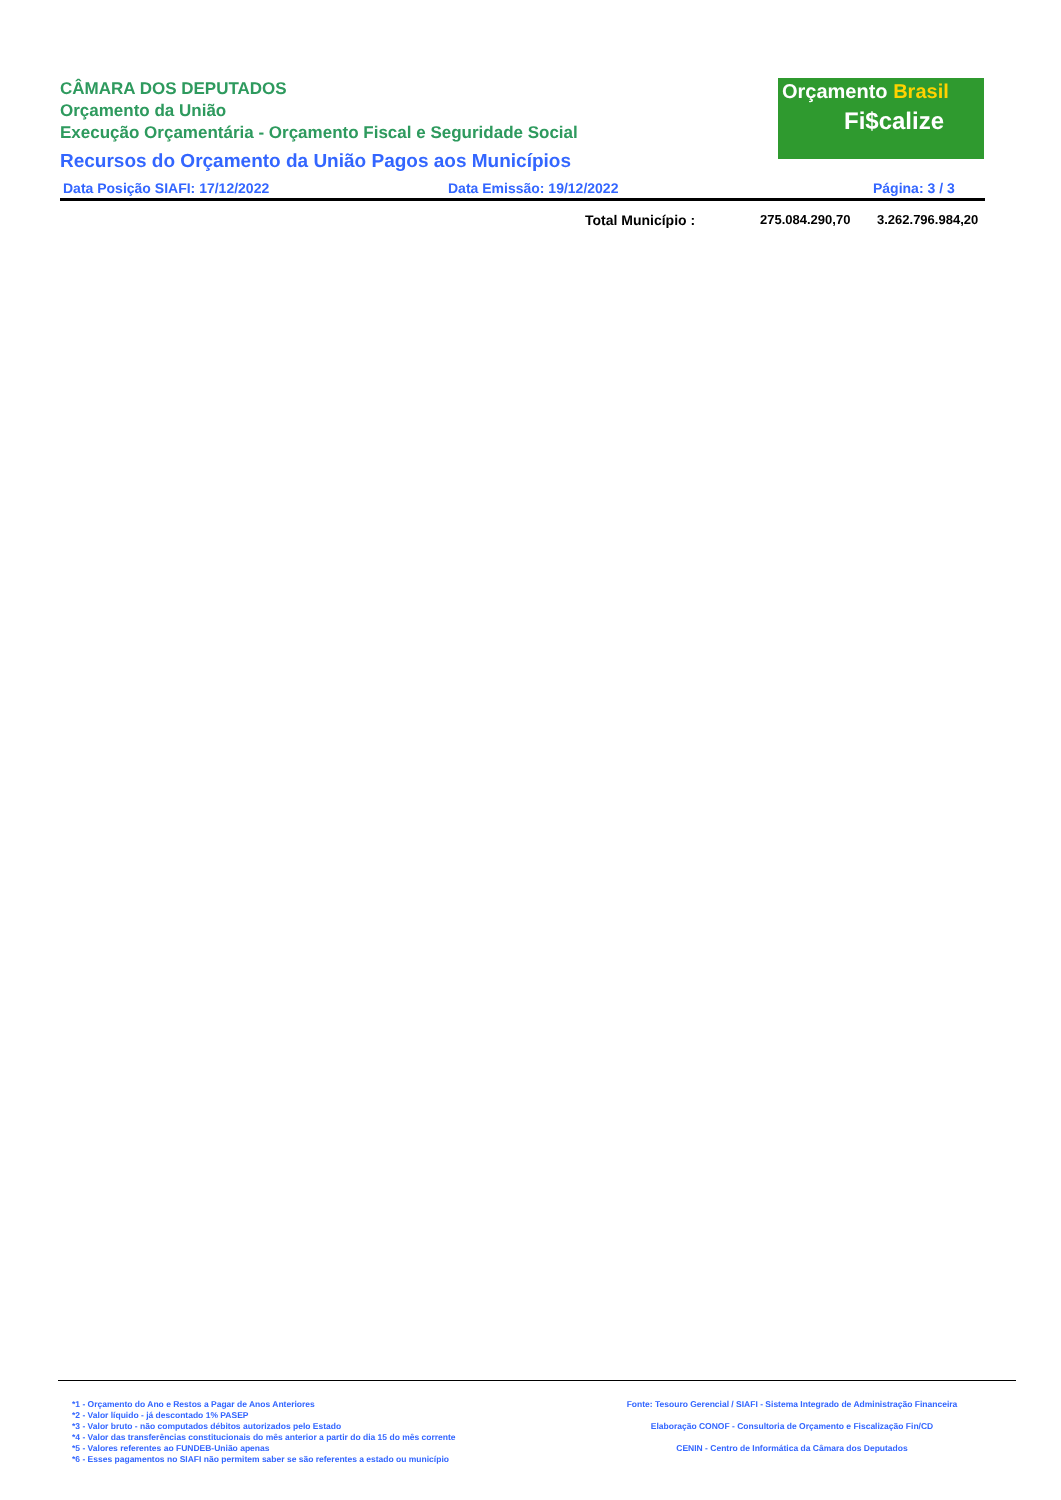CÂMARA DOS DEPUTADOS
Orçamento da União
Execução Orçamentária - Orçamento Fiscal e Seguridade Social
Recursos do Orçamento da União Pagos aos Municípios
Data Posição SIAFI: 17/12/2022 Data Emissão: 19/12/2022 Página: 3 / 3
Orçamento Brasil
Fi$calize
Total Município : 275.084.290,70 3.262.796.984,20
*1 - Orçamento do Ano e Restos a Pagar de Anos Anteriores
*2 - Valor líquido - já descontado 1% PASEP
*3 - Valor bruto - não computados débitos autorizados pelo Estado
*4 - Valor das transferências constitucionais do mês anterior a partir do dia 15 do mês corrente
*5 - Valores referentes ao FUNDEB-União apenas
*6 - Esses pagamentos no SIAFI não permitem saber se são referentes a estado ou município
Fonte: Tesouro Gerencial / SIAFI - Sistema Integrado de Administração Financeira
Elaboração CONOF - Consultoria de Orçamento e Fiscalização Fin/CD
CENIN - Centro de Informática da Câmara dos Deputados